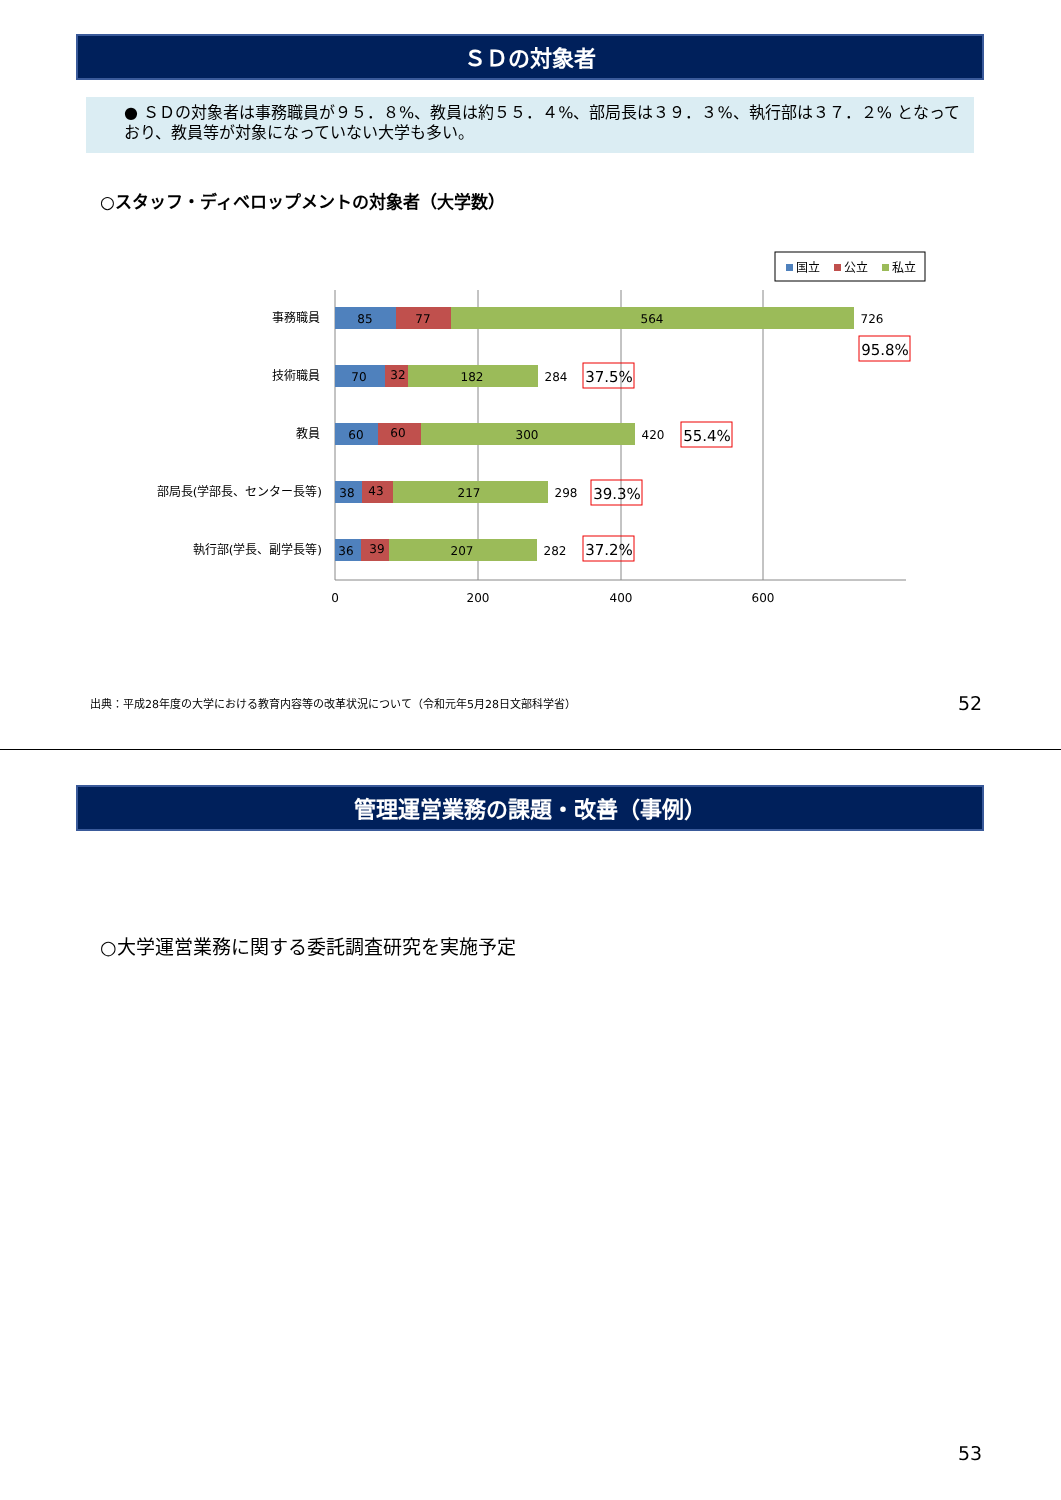ＳＤの対象者
● ＳＤの対象者は事務職員が９５．８%、教員は約５５．４%、部局長は３９．３%、執行部は３７．２% となっており、教員等が対象になっていない大学も多い。
○スタッフ・ディベロップメントの対象者（大学数）
国立
公立
私立
0
200
400
600
事務職員
技術職員
教員
部局長(学部長、センター長等)
執行部(学長、副学長等)
85
77
564
726
70
32
182
284
60
60
300
420
38
43
217
298
36
39
207
282
95.8%
37.5%
55.4%
39.3%
37.2%
出典：平成28年度の大学における教育内容等の改革状況について（令和元年5月28日文部科学省）
52
管理運営業務の課題・改善（事例）
○大学運営業務に関する委託調査研究を実施予定
53